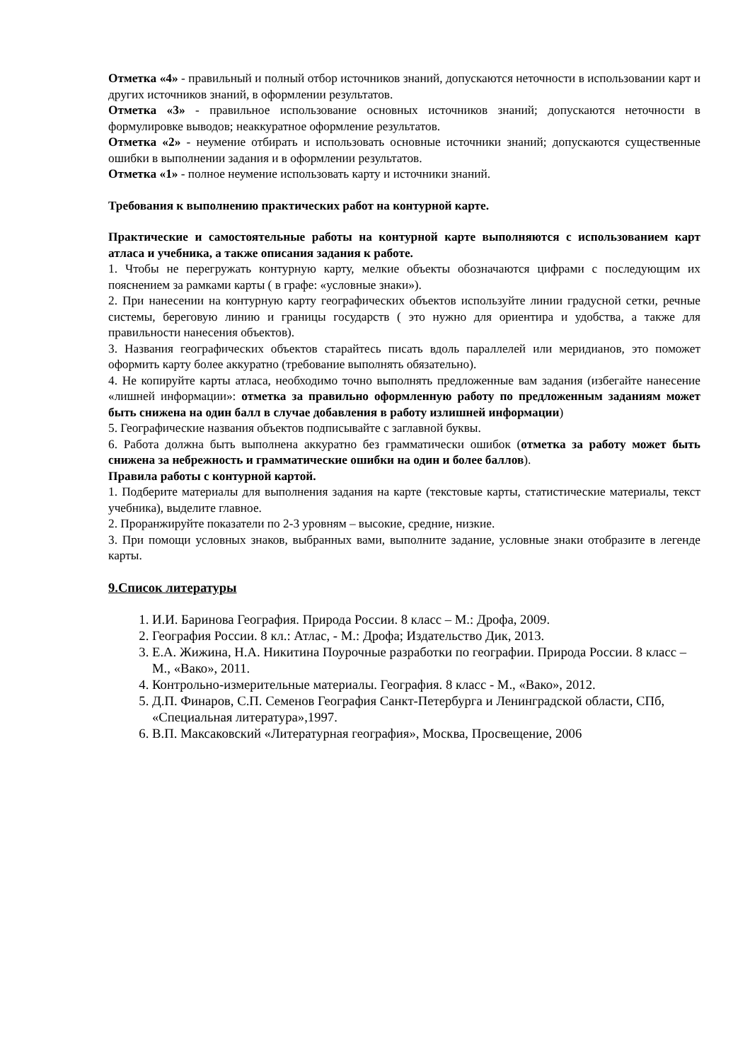Отметка «4» - правильный и полный отбор источников знаний, допускаются неточности в использовании карт и других источников знаний, в оформлении результатов.
Отметка «3» - правильное использование основных источников знаний; допускаются неточности в формулировке выводов; неаккуратное оформление результатов.
Отметка «2» - неумение отбирать и использовать основные источники знаний; допускаются существенные ошибки в выполнении задания и в оформлении результатов.
Отметка «1» - полное неумение использовать карту и источники знаний.
Требования к выполнению практических работ на контурной карте.
Практические и самостоятельные работы на контурной карте выполняются с использованием карт атласа и учебника, а также описания задания к работе.
1. Чтобы не перегружать контурную карту, мелкие объекты обозначаются цифрами с последующим их пояснением за рамками карты ( в графе: «условные знаки»).
2. При нанесении на контурную карту географических объектов используйте линии градусной сетки, речные системы, береговую линию и границы государств ( это нужно для ориентира и удобства, а также для правильности нанесения объектов).
3. Названия географических объектов старайтесь писать вдоль параллелей или меридианов, это поможет оформить карту более аккуратно (требование выполнять обязательно).
4. Не копируйте карты атласа, необходимо точно выполнять предложенные вам задания (избегайте нанесение «лишней информации»: отметка за правильно оформленную работу по предложенным заданиям может быть снижена на один балл в случае добавления в работу излишней информации)
5. Географические названия объектов подписывайте с заглавной буквы.
6. Работа должна быть выполнена аккуратно без грамматически ошибок (отметка за работу может быть снижена за небрежность и грамматические ошибки на один и более баллов).
Правила работы с контурной картой.
1. Подберите материалы для выполнения задания на карте (текстовые карты, статистические материалы, текст учебника), выделите главное.
2. Проранжируйте показатели по 2-3 уровням – высокие, средние, низкие.
3. При помощи условных знаков, выбранных вами, выполните задание, условные знаки отобразите в легенде карты.
9.Список литературы
1. И.И. Баринова География. Природа России. 8 класс – М.: Дрофа, 2009.
2. География России. 8 кл.: Атлас, - М.: Дрофа; Издательство Дик, 2013.
3. Е.А. Жижина, Н.А. Никитина Поурочные разработки по географии. Природа России. 8 класс – М., «Вако», 2011.
4. Контрольно-измерительные материалы. География. 8 класс - М., «Вако», 2012.
5. Д.П. Финаров, С.П. Семенов География Санкт-Петербурга и Ленинградской области, СПб, «Специальная литература»,1997.
6. В.П. Максаковский «Литературная география», Москва, Просвещение, 2006